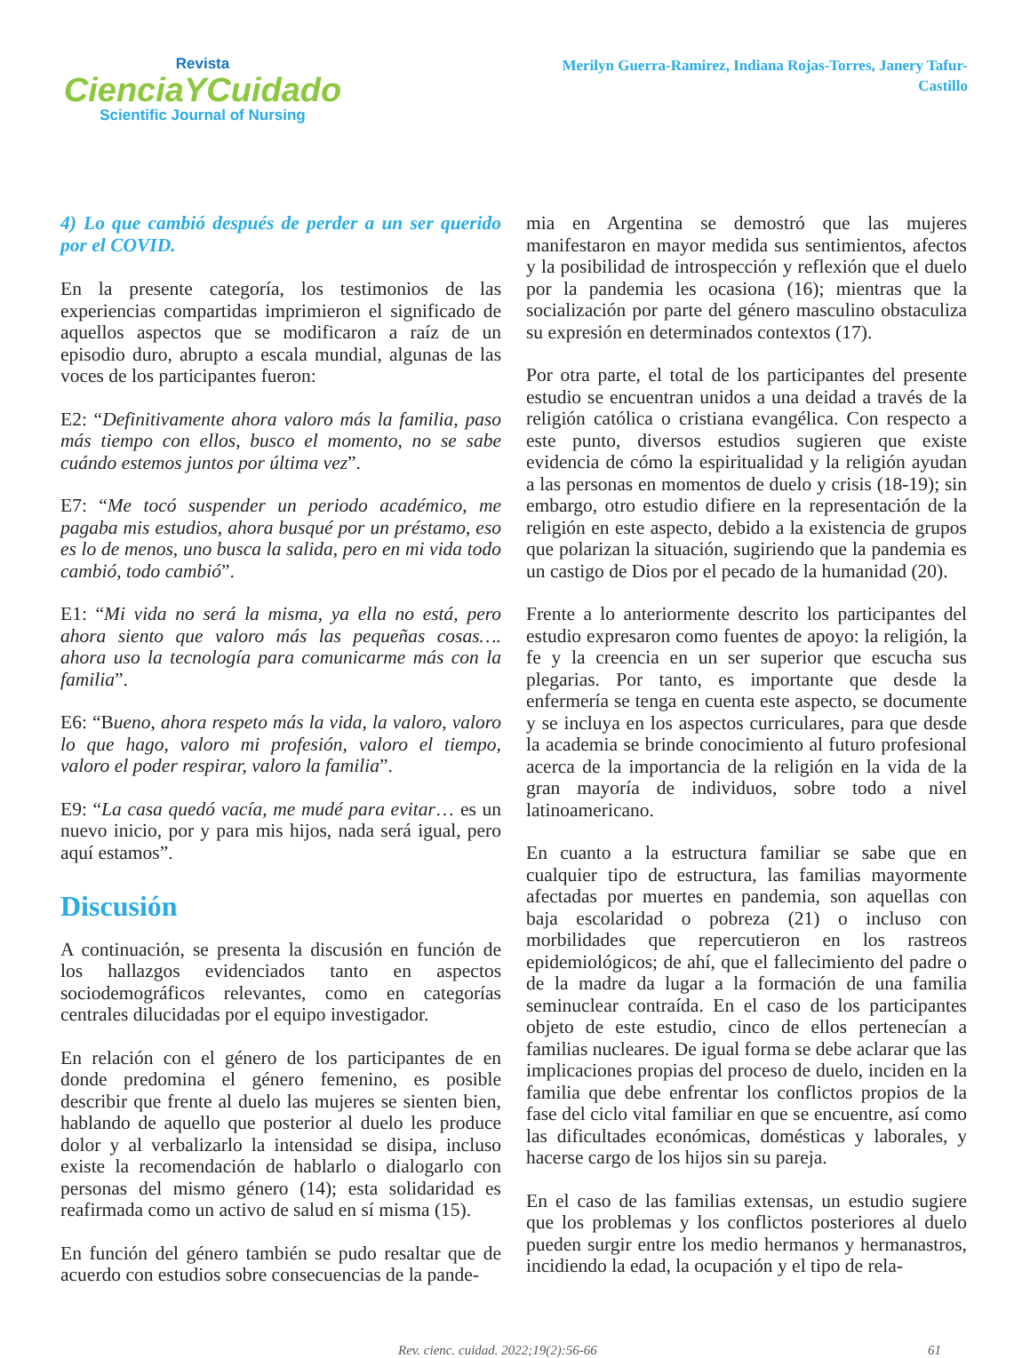Revista
CienciaYCuidado
Scientific Journal of Nursing
Merilyn Guerra-Ramirez, Indiana Rojas-Torres, Janery Tafur-Castillo
4) Lo que cambió después de perder a un ser querido por el COVID.
En la presente categoría, los testimonios de las experiencias compartidas imprimieron el significado de aquellos aspectos que se modificaron a raíz de un episodio duro, abrupto a escala mundial, algunas de las voces de los participantes fueron:
E2: “Definitivamente ahora valoro más la familia, paso más tiempo con ellos, busco el momento, no se sabe cuándo estemos juntos por última vez”.
E7: “Me tocó suspender un periodo académico, me pagaba mis estudios, ahora busqué por un préstamo, eso es lo de menos, uno busca la salida, pero en mi vida todo cambió, todo cambió”.
E1: “Mi vida no será la misma, ya ella no está, pero ahora siento que valoro más las pequeñas cosas…. ahora uso la tecnología para comunicarme más con la familia”.
E6: “Bueno, ahora respeto más la vida, la valoro, valoro lo que hago, valoro mi profesión, valoro el tiempo, valoro el poder respirar, valoro la familia”.
E9: “La casa quedó vacía, me mudé para evitar… es un nuevo inicio, por y para mis hijos, nada será igual, pero aquí estamos”.
Discusión
A continuación, se presenta la discusión en función de los hallazgos evidenciados tanto en aspectos sociodemográficos relevantes, como en categorías centrales dilucidadas por el equipo investigador.
En relación con el género de los participantes de en donde predomina el género femenino, es posible describir que frente al duelo las mujeres se sienten bien, hablando de aquello que posterior al duelo les produce dolor y al verbalizarlo la intensidad se disipa, incluso existe la recomendación de hablarlo o dialogarlo con personas del mismo género (14); esta solidaridad es reafirmada como un activo de salud en sí misma (15).
En función del género también se pudo resaltar que de acuerdo con estudios sobre consecuencias de la pande-
mia en Argentina se demostró que las mujeres manifestaron en mayor medida sus sentimientos, afectos y la posibilidad de introspección y reflexión que el duelo por la pandemia les ocasiona (16); mientras que la socialización por parte del género masculino obstaculiza su expresión en determinados contextos (17).
Por otra parte, el total de los participantes del presente estudio se encuentran unidos a una deidad a través de la religión católica o cristiana evangélica. Con respecto a este punto, diversos estudios sugieren que existe evidencia de cómo la espiritualidad y la religión ayudan a las personas en momentos de duelo y crisis (18-19); sin embargo, otro estudio difiere en la representación de la religión en este aspecto, debido a la existencia de grupos que polarizan la situación, sugiriendo que la pandemia es un castigo de Dios por el pecado de la humanidad (20).
Frente a lo anteriormente descrito los participantes del estudio expresaron como fuentes de apoyo: la religión, la fe y la creencia en un ser superior que escucha sus plegarias. Por tanto, es importante que desde la enfermería se tenga en cuenta este aspecto, se documente y se incluya en los aspectos curriculares, para que desde la academia se brinde conocimiento al futuro profesional acerca de la importancia de la religión en la vida de la gran mayoría de individuos, sobre todo a nivel latinoamericano.
En cuanto a la estructura familiar se sabe que en cualquier tipo de estructura, las familias mayormente afectadas por muertes en pandemia, son aquellas con baja escolaridad o pobreza (21) o incluso con morbilidades que repercutieron en los rastreos epidemiológicos; de ahí, que el fallecimiento del padre o de la madre da lugar a la formación de una familia seminuclear contraída. En el caso de los participantes objeto de este estudio, cinco de ellos pertenecían a familias nucleares. De igual forma se debe aclarar que las implicaciones propias del proceso de duelo, inciden en la familia que debe enfrentar los conflictos propios de la fase del ciclo vital familiar en que se encuentre, así como las dificultades económicas, domésticas y laborales, y hacerse cargo de los hijos sin su pareja.
En el caso de las familias extensas, un estudio sugiere que los problemas y los conflictos posteriores al duelo pueden surgir entre los medio hermanos y hermanastros, incidiendo la edad, la ocupación y el tipo de rela-
Rev. cienc. cuidad. 2022;19(2):56-66 61